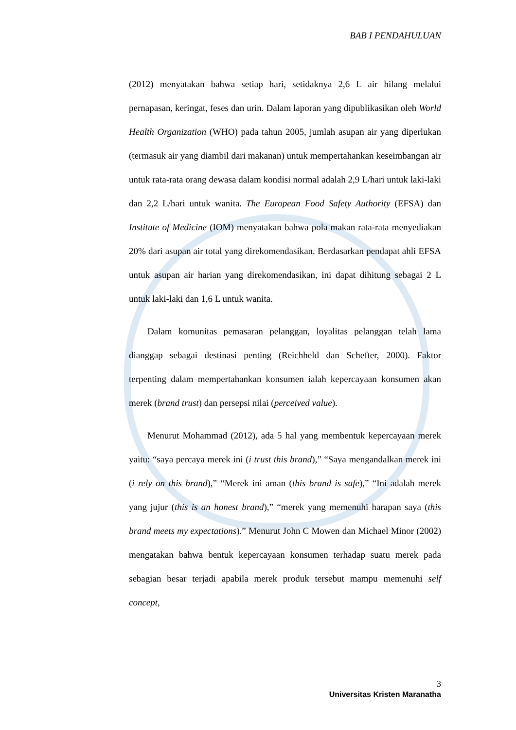BAB I PENDAHULUAN
(2012) menyatakan bahwa setiap hari, setidaknya 2,6 L air hilang melalui pernapasan, keringat, feses dan urin. Dalam laporan yang dipublikasikan oleh World Health Organization (WHO) pada tahun 2005, jumlah asupan air yang diperlukan (termasuk air yang diambil dari makanan) untuk mempertahankan keseimbangan air untuk rata-rata orang dewasa dalam kondisi normal adalah 2,9 L/hari untuk laki-laki dan 2,2 L/hari untuk wanita. The European Food Safety Authority (EFSA) dan Institute of Medicine (IOM) menyatakan bahwa pola makan rata-rata menyediakan 20% dari asupan air total yang direkomendasikan. Berdasarkan pendapat ahli EFSA untuk asupan air harian yang direkomendasikan, ini dapat dihitung sebagai 2 L untuk laki-laki dan 1,6 L untuk wanita.
Dalam komunitas pemasaran pelanggan, loyalitas pelanggan telah lama dianggap sebagai destinasi penting (Reichheld dan Schefter, 2000). Faktor terpenting dalam mempertahankan konsumen ialah kepercayaan konsumen akan merek (brand trust) dan persepsi nilai (perceived value).
Menurut Mohammad (2012), ada 5 hal yang membentuk kepercayaan merek yaitu: “saya percaya merek ini (i trust this brand),” “Saya mengandalkan merek ini (i rely on this brand),” “Merek ini aman (this brand is safe),” “Ini adalah merek yang jujur (this is an honest brand),” “merek yang memenuhi harapan saya (this brand meets my expectations).” Menurut John C Mowen dan Michael Minor (2002) mengatakan bahwa bentuk kepercayaan konsumen terhadap suatu merek pada sebagian besar terjadi apabila merek produk tersebut mampu memenuhi self concept,
3
Universitas Kristen Maranatha